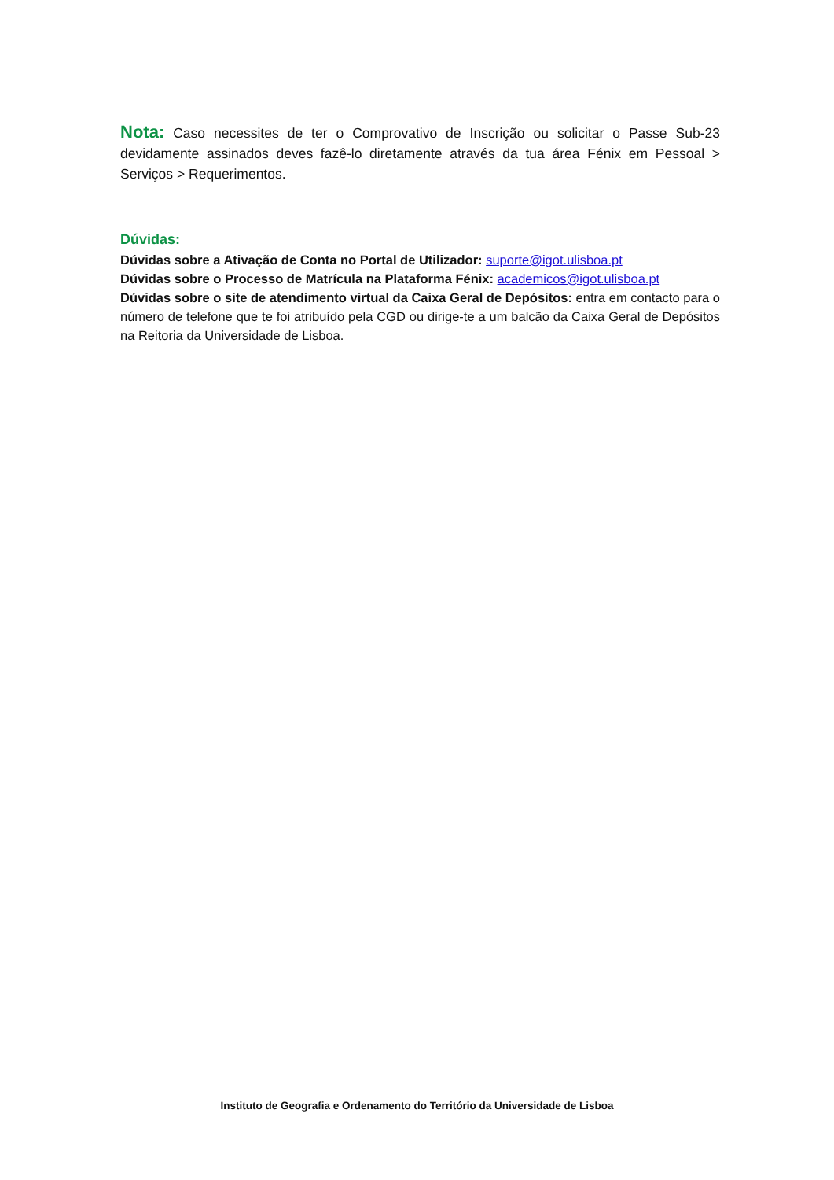Nota: Caso necessites de ter o Comprovativo de Inscrição ou solicitar o Passe Sub-23 devidamente assinados deves fazê-lo diretamente através da tua área Fénix em Pessoal > Serviços > Requerimentos.
Dúvidas:
Dúvidas sobre a Ativação de Conta no Portal de Utilizador: suporte@igot.ulisboa.pt
Dúvidas sobre o Processo de Matrícula na Plataforma Fénix: academicos@igot.ulisboa.pt
Dúvidas sobre o site de atendimento virtual da Caixa Geral de Depósitos: entra em contacto para o número de telefone que te foi atribuído pela CGD ou dirige-te a um balcão da Caixa Geral de Depósitos na Reitoria da Universidade de Lisboa.
Instituto de Geografia e Ordenamento do Território da Universidade de Lisboa